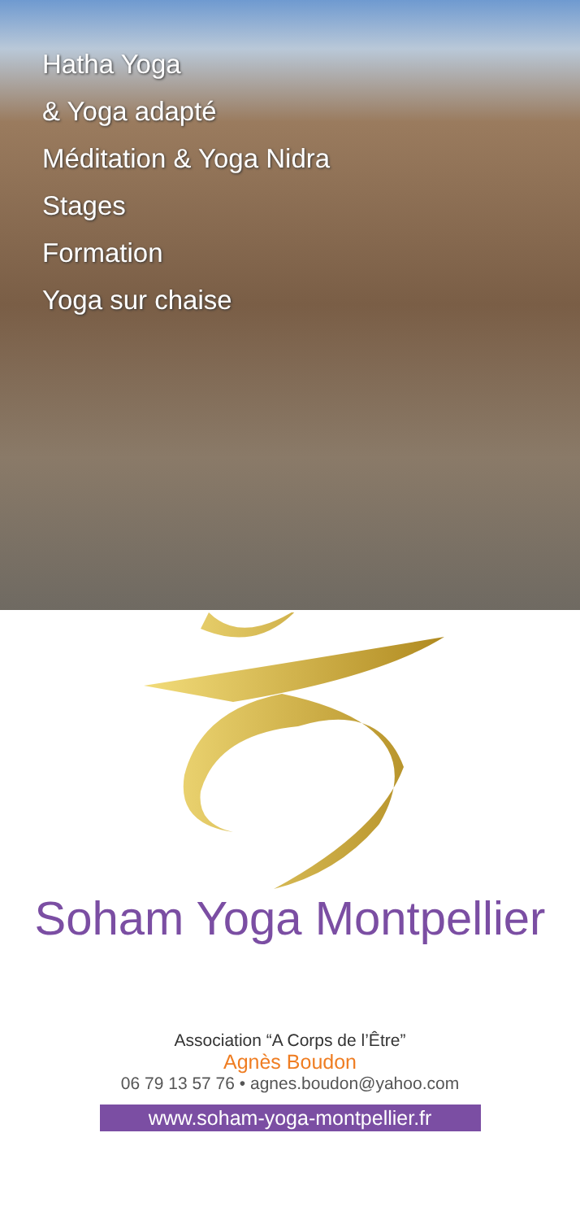Hatha Yoga
& Yoga adapté
Méditation & Yoga Nidra
Stages
Formation
Yoga sur chaise
Soham Yoga Montpellier
Association “A Corps de l’Être”
Agnès Boudon
06 79 13 57 76 • agnes.boudon@yahoo.com
www.soham-yoga-montpellier.fr